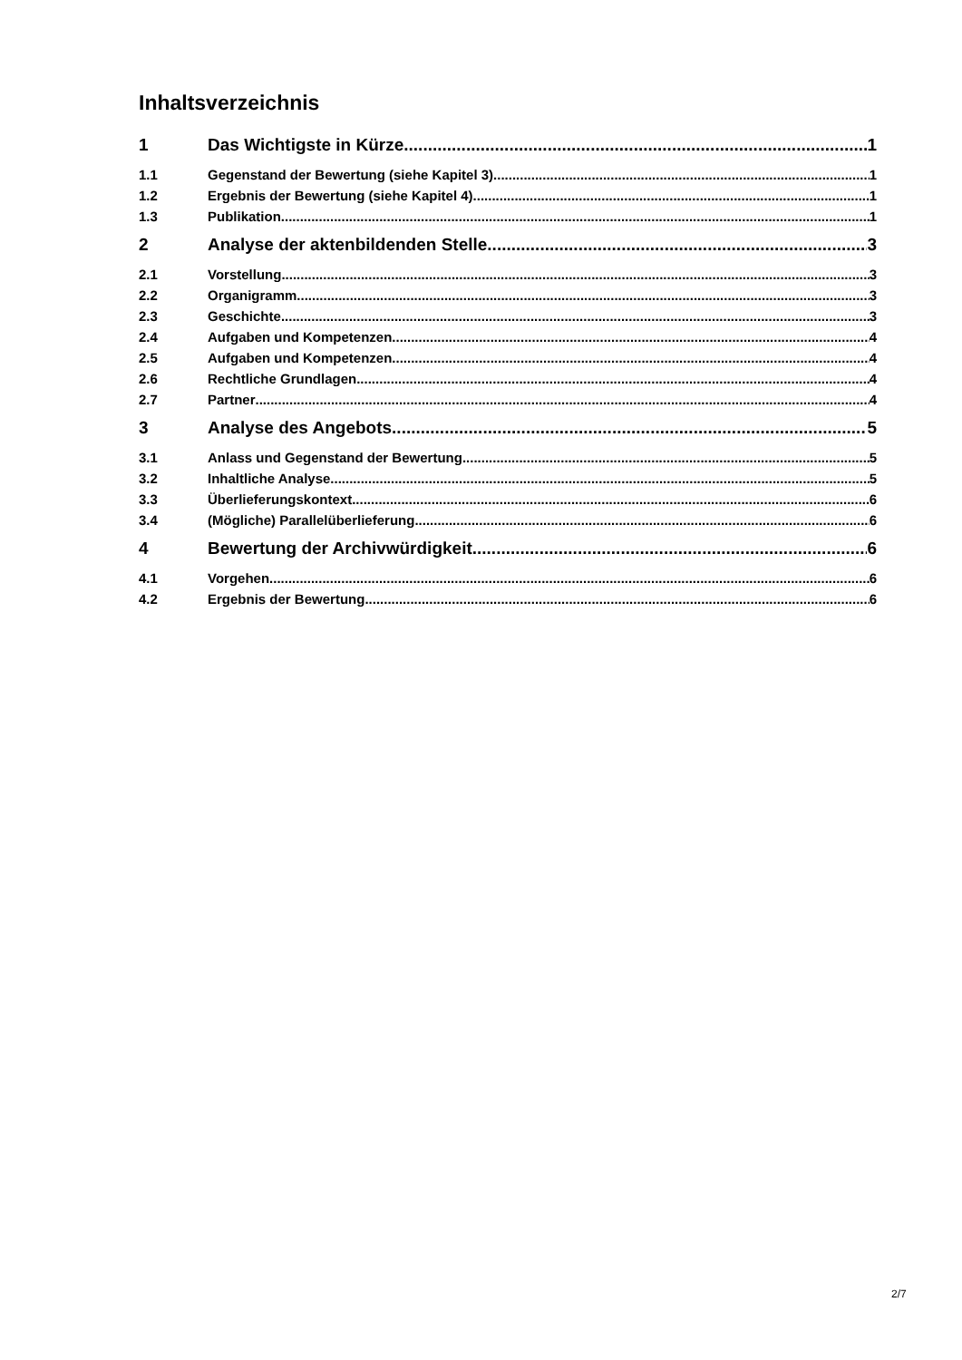Inhaltsverzeichnis
1 Das Wichtigste in Kürze 1
1.1 Gegenstand der Bewertung (siehe Kapitel 3) 1
1.2 Ergebnis der Bewertung (siehe Kapitel 4) 1
1.3 Publikation 1
2 Analyse der aktenbildenden Stelle 3
2.1 Vorstellung 3
2.2 Organigramm 3
2.3 Geschichte 3
2.4 Aufgaben und Kompetenzen 4
2.5 Aufgaben und Kompetenzen 4
2.6 Rechtliche Grundlagen 4
2.7 Partner 4
3 Analyse des Angebots 5
3.1 Anlass und Gegenstand der Bewertung 5
3.2 Inhaltliche Analyse 5
3.3 Überlieferungskontext 6
3.4 (Mögliche) Parallelüberlieferung 6
4 Bewertung der Archivwürdigkeit 6
4.1 Vorgehen 6
4.2 Ergebnis der Bewertung 6
2/7